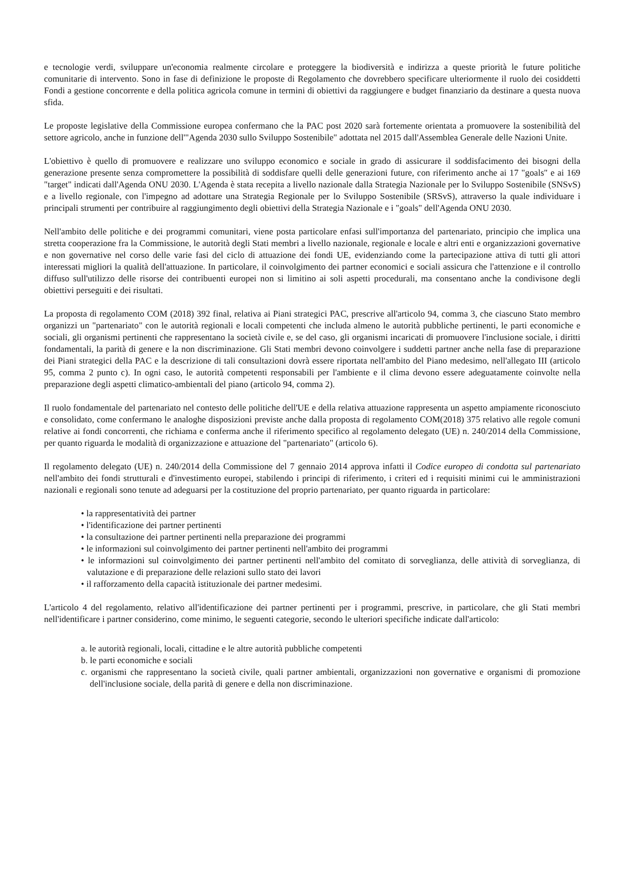e tecnologie verdi, sviluppare un'economia realmente circolare e proteggere la biodiversità e indirizza a queste priorità le future politiche comunitarie di intervento. Sono in fase di definizione le proposte di Regolamento che dovrebbero specificare ulteriormente il ruolo dei cosiddetti Fondi a gestione concorrente e della politica agricola comune in termini di obiettivi da raggiungere e budget finanziario da destinare a questa nuova sfida.
Le proposte legislative della Commissione europea confermano che la PAC post 2020 sarà fortemente orientata a promuovere la sostenibilità del settore agricolo, anche in funzione dell'"Agenda 2030 sullo Sviluppo Sostenibile" adottata nel 2015 dall'Assemblea Generale delle Nazioni Unite.
L'obiettivo è quello di promuovere e realizzare uno sviluppo economico e sociale in grado di assicurare il soddisfacimento dei bisogni della generazione presente senza compromettere la possibilità di soddisfare quelli delle generazioni future, con riferimento anche ai 17 "goals" e ai 169 "target" indicati dall'Agenda ONU 2030. L'Agenda è stata recepita a livello nazionale dalla Strategia Nazionale per lo Sviluppo Sostenibile (SNSvS) e a livello regionale, con l'impegno ad adottare una Strategia Regionale per lo Sviluppo Sostenibile (SRSvS), attraverso la quale individuare i principali strumenti per contribuire al raggiungimento degli obiettivi della Strategia Nazionale e i "goals" dell'Agenda ONU 2030.
Nell'ambito delle politiche e dei programmi comunitari, viene posta particolare enfasi sull'importanza del partenariato, principio che implica una stretta cooperazione fra la Commissione, le autorità degli Stati membri a livello nazionale, regionale e locale e altri enti e organizzazioni governative e non governative nel corso delle varie fasi del ciclo di attuazione dei fondi UE, evidenziando come la partecipazione attiva di tutti gli attori interessati migliori la qualità dell'attuazione. In particolare, il coinvolgimento dei partner economici e sociali assicura che l'attenzione e il controllo diffuso sull'utilizzo delle risorse dei contribuenti europei non si limitino ai soli aspetti procedurali, ma consentano anche la condivisone degli obiettivi perseguiti e dei risultati.
La proposta di regolamento COM (2018) 392 final, relativa ai Piani strategici PAC, prescrive all'articolo 94, comma 3, che ciascuno Stato membro organizzi un "partenariato" con le autorità regionali e locali competenti che includa almeno le autorità pubbliche pertinenti, le parti economiche e sociali, gli organismi pertinenti che rappresentano la società civile e, se del caso, gli organismi incaricati di promuovere l'inclusione sociale, i diritti fondamentali, la parità di genere e la non discriminazione. Gli Stati membri devono coinvolgere i suddetti partner anche nella fase di preparazione dei Piani strategici della PAC e la descrizione di tali consultazioni dovrà essere riportata nell'ambito del Piano medesimo, nell'allegato III (articolo 95, comma 2 punto c). In ogni caso, le autorità competenti responsabili per l'ambiente e il clima devono essere adeguatamente coinvolte nella preparazione degli aspetti climatico-ambientali del piano (articolo 94, comma 2).
Il ruolo fondamentale del partenariato nel contesto delle politiche dell'UE e della relativa attuazione rappresenta un aspetto ampiamente riconosciuto e consolidato, come confermano le analoghe disposizioni previste anche dalla proposta di regolamento COM(2018) 375 relativo alle regole comuni relative ai fondi concorrenti, che richiama e conferma anche il riferimento specifico al regolamento delegato (UE) n. 240/2014 della Commissione, per quanto riguarda le modalità di organizzazione e attuazione del "partenariato" (articolo 6).
Il regolamento delegato (UE) n. 240/2014 della Commissione del 7 gennaio 2014 approva infatti il Codice europeo di condotta sul partenariato nell'ambito dei fondi strutturali e d'investimento europei, stabilendo i principi di riferimento, i criteri ed i requisiti minimi cui le amministrazioni nazionali e regionali sono tenute ad adeguarsi per la costituzione del proprio partenariato, per quanto riguarda in particolare:
• la rappresentatività dei partner
• l'identificazione dei partner pertinenti
• la consultazione dei partner pertinenti nella preparazione dei programmi
• le informazioni sul coinvolgimento dei partner pertinenti nell'ambito dei programmi
• le informazioni sul coinvolgimento dei partner pertinenti nell'ambito del comitato di sorveglianza, delle attività di sorveglianza, di valutazione e di preparazione delle relazioni sullo stato dei lavori
• il rafforzamento della capacità istituzionale dei partner medesimi.
L'articolo 4 del regolamento, relativo all'identificazione dei partner pertinenti per i programmi, prescrive, in particolare, che gli Stati membri nell'identificare i partner considerino, come minimo, le seguenti categorie, secondo le ulteriori specifiche indicate dall'articolo:
a. le autorità regionali, locali, cittadine e le altre autorità pubbliche competenti
b. le parti economiche e sociali
c. organismi che rappresentano la società civile, quali partner ambientali, organizzazioni non governative e organismi di promozione dell'inclusione sociale, della parità di genere e della non discriminazione.